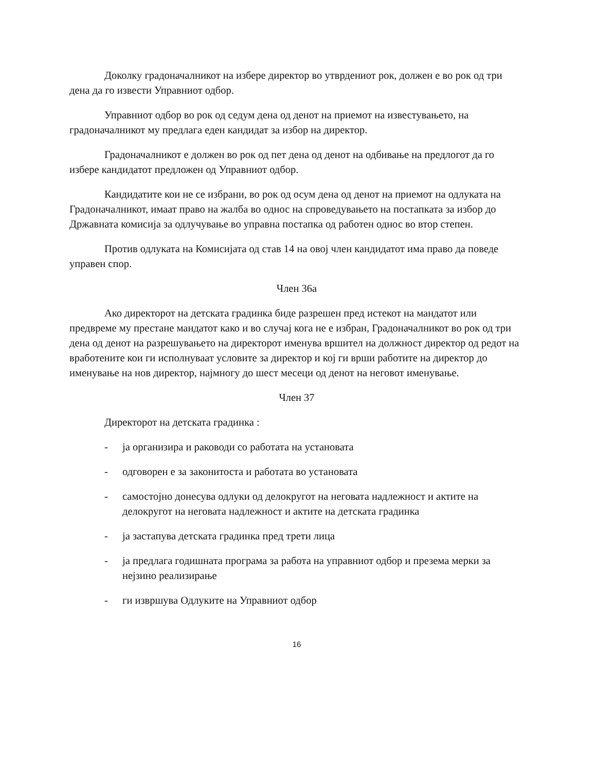Доколку градоначалникот на избере директор во утврдениот рок, должен е во рок од три дена да го извести Управниот одбор.
Управниот одбор во рок од седум дена од денот на приемот на известувањето, на градоначалникот му предлага еден кандидат за избор на директор.
Градоначалникот е должен во рок од пет дена од денот на одбивање на предлогот да го избере кандидатот предложен од Управниот одбор.
Кандидатите кои не се избрани, во рок од осум дена од денот на приемот на одлуката на Градоначалникот, имаат право на жалба во однос на спроведувањето на постапката за избор до Државната комисија за одлучување во управна постапка од работен однос во втор степен.
Против одлуката на Комисијата од став 14 на овој член кандидатот има право да поведе управен спор.
Член 36а
Ако директорот на детската градинка биде разрешен пред истекот на мандатот или предвреме му престане мандатот како и во случај кога не е избран, Градоначалникот во рок од три дена од денот на разрешувањето на директорот именува вршител на должност директор од редот на вработените кои ги исполнуваат условите за директор и кој ги врши работите на директор до именување на нов директор, најмногу до шест месеци од денот на неговот именување.
Член 37
Директорот на детската градинка :
- ја организира и раководи со работата на установата
- одговорен е за законитоста и работата во установата
- самостојно донесува одлуки од делокругот на неговата надлежност и актите на делокругот на неговата надлежност и актите на детската градинка
- ја застапува детската градинка пред трети лица
- ја предлага годишната програма за работа на управниот одбор и презема мерки за нејзино реализирање
- ги извршува Одлуките на Управниот одбор
16